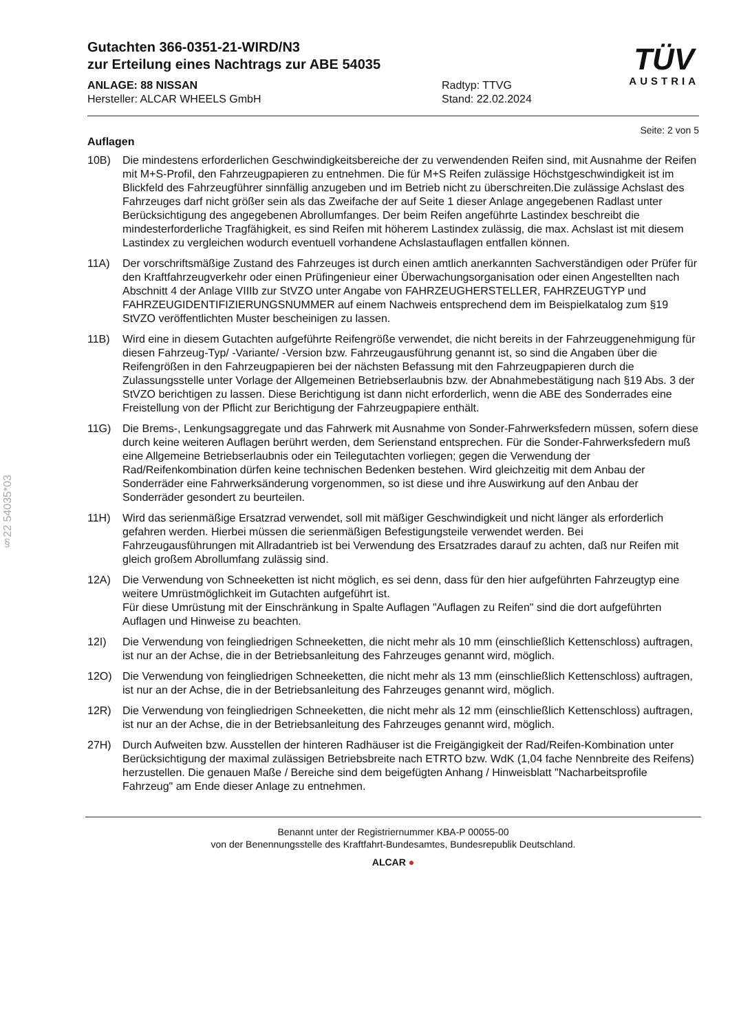§22 54035*03
Gutachten 366-0351-21-WIRD/N3
zur Erteilung eines Nachtrags zur ABE 54035
ANLAGE: 88 NISSAN
Hersteller: ALCAR WHEELS GmbH
Radtyp: TTVG
Stand: 22.02.2024
TÜV
AUSTRIA
Seite: 2 von 5
Auflagen
10B) Die mindestens erforderlichen Geschwindigkeitsbereiche der zu verwendenden Reifen sind, mit Ausnahme der Reifen mit M+S-Profil, den Fahrzeugpapieren zu entnehmen. Die für M+S Reifen zulässige Höchstgeschwindigkeit ist im Blickfeld des Fahrzeugführer sinnfällig anzugeben und im Betrieb nicht zu überschreiten.Die zulässige Achslast des Fahrzeuges darf nicht größer sein als das Zweifache der auf Seite 1 dieser Anlage angegebenen Radlast unter Berücksichtigung des angegebenen Abrollumfanges. Der beim Reifen angeführte Lastindex beschreibt die mindesterforderliche Tragfähigkeit, es sind Reifen mit höherem Lastindex zulässig, die max. Achslast ist mit diesem Lastindex zu vergleichen wodurch eventuell vorhandene Achslastauflagen entfallen können.
11A) Der vorschriftsmäßige Zustand des Fahrzeuges ist durch einen amtlich anerkannten Sachverständigen oder Prüfer für den Kraftfahrzeugverkehr oder einen Prüfingenieur einer Überwachungsorganisation oder einen Angestellten nach Abschnitt 4 der Anlage VIIIb zur StVZO unter Angabe von FAHRZEUGHERSTELLER, FAHRZEUGTYP und FAHRZEUGIDENTIFIZIERUNGSNUMMER auf einem Nachweis entsprechend dem im Beispielkatalog zum §19 StVZO veröffentlichten Muster bescheinigen zu lassen.
11B) Wird eine in diesem Gutachten aufgeführte Reifengröße verwendet, die nicht bereits in der Fahrzeuggenehmigung für diesen Fahrzeug-Typ/ -Variante/ -Version bzw. Fahrzeugausführung genannt ist, so sind die Angaben über die Reifengrößen in den Fahrzeugpapieren bei der nächsten Befassung mit den Fahrzeugpapieren durch die Zulassungsstelle unter Vorlage der Allgemeinen Betriebserlaubnis bzw. der Abnahmebestätigung nach §19 Abs. 3 der StVZO berichtigen zu lassen. Diese Berichtigung ist dann nicht erforderlich, wenn die ABE des Sonderrades eine Freistellung von der Pflicht zur Berichtigung der Fahrzeugpapiere enthält.
11G) Die Brems-, Lenkungsaggregate und das Fahrwerk mit Ausnahme von Sonder-Fahrwerksfedern müssen, sofern diese durch keine weiteren Auflagen berührt werden, dem Serienstand entsprechen. Für die Sonder-Fahrwerksfedern muß eine Allgemeine Betriebserlaubnis oder ein Teilegutachten vorliegen; gegen die Verwendung der Rad/Reifenkombination dürfen keine technischen Bedenken bestehen. Wird gleichzeitig mit dem Anbau der Sonderräder eine Fahrwerksänderung vorgenommen, so ist diese und ihre Auswirkung auf den Anbau der Sonderräder gesondert zu beurteilen.
11H) Wird das serienmäßige Ersatzrad verwendet, soll mit mäßiger Geschwindigkeit und nicht länger als erforderlich gefahren werden. Hierbei müssen die serienmäßigen Befestigungsteile verwendet werden. Bei Fahrzeugausführungen mit Allradantrieb ist bei Verwendung des Ersatzrades darauf zu achten, daß nur Reifen mit gleich großem Abrollumfang zulässig sind.
12A) Die Verwendung von Schneeketten ist nicht möglich, es sei denn, dass für den hier aufgeführten Fahrzeugtyp eine weitere Umrüstmöglichkeit im Gutachten aufgeführt ist.
Für diese Umrüstung mit der Einschränkung in Spalte Auflagen "Auflagen zu Reifen" sind die dort aufgeführten Auflagen und Hinweise zu beachten.
12I) Die Verwendung von feingliedrigen Schneeketten, die nicht mehr als 10 mm (einschließlich Kettenschloss) auftragen, ist nur an der Achse, die in der Betriebsanleitung des Fahrzeuges genannt wird, möglich.
12O) Die Verwendung von feingliedrigen Schneeketten, die nicht mehr als 13 mm (einschließlich Kettenschloss) auftragen, ist nur an der Achse, die in der Betriebsanleitung des Fahrzeuges genannt wird, möglich.
12R) Die Verwendung von feingliedrigen Schneeketten, die nicht mehr als 12 mm (einschließlich Kettenschloss) auftragen, ist nur an der Achse, die in der Betriebsanleitung des Fahrzeuges genannt wird, möglich.
27H) Durch Aufweiten bzw. Ausstellen der hinteren Radhäuser ist die Freigängigkeit der Rad/Reifen-Kombination unter Berücksichtigung der maximal zulässigen Betriebsbreite nach ETRTO bzw. WdK (1,04 fache Nennbreite des Reifens) herzustellen. Die genauen Maße / Bereiche sind dem beigefügten Anhang / Hinweisblatt "Nacharbeitsprofile Fahrzeug" am Ende dieser Anlage zu entnehmen.
Benannt unter der Registriernummer KBA-P 00055-00
von der Benennungsstelle des Kraftfahrt-Bundesamtes, Bundesrepublik Deutschland.
ALCAR ●